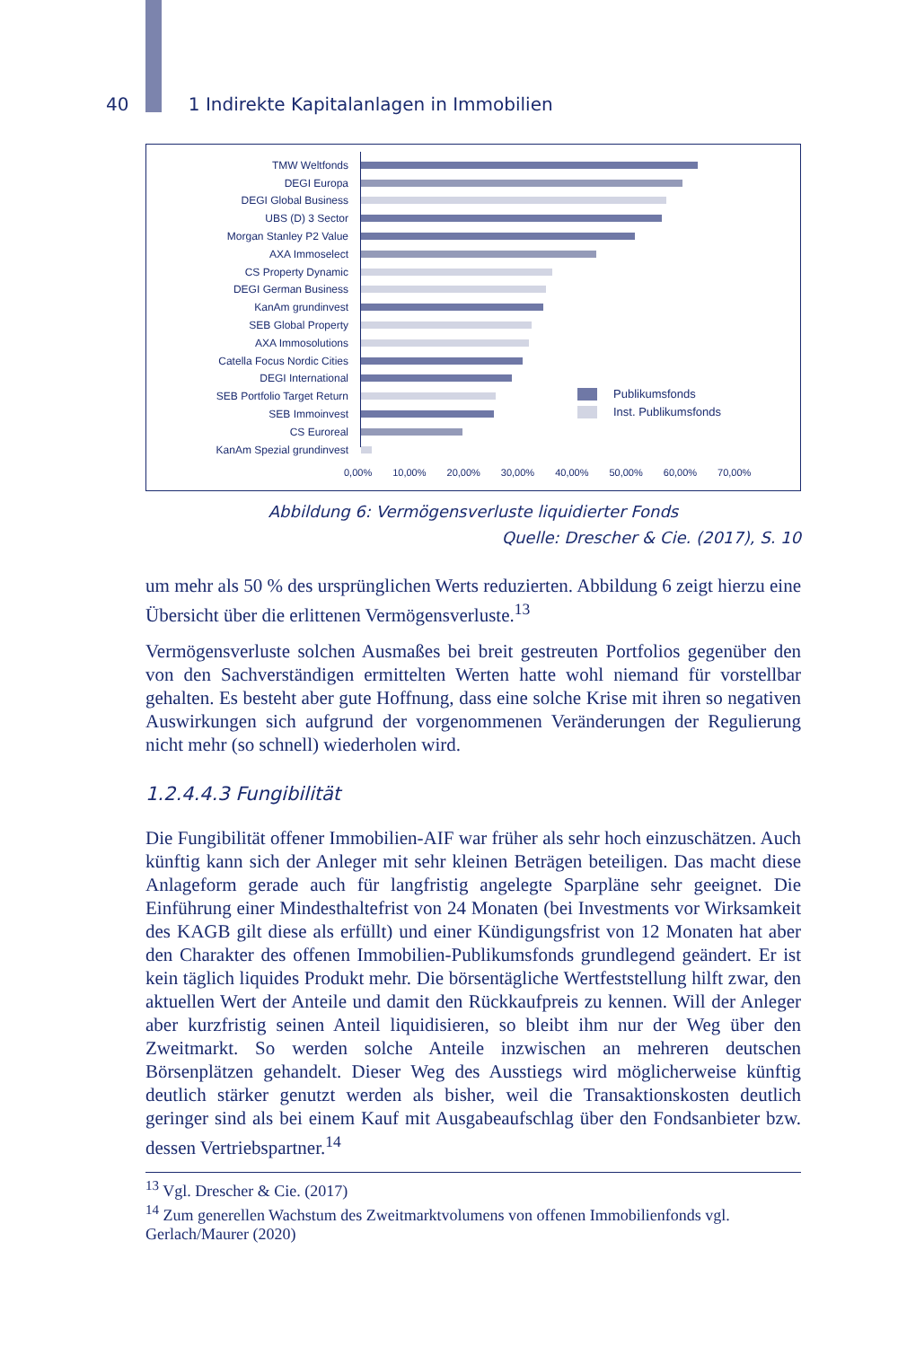40 1 Indirekte Kapitalanlagen in Immobilien
TMW Weltfonds
DEGI Europa
DEGI Global Business
UBS (D) 3 Sector
Morgan Stanley P2 Value
AXA Immoselect
CS Property Dynamic
DEGI German Business
KanAm grundinvest
SEB Global Property
AXA Immosolutions
Catella Focus Nordic Cities
DEGI International
SEB Portfolio Target Return
SEB Immoinvest
CS Euroreal
KanAm Spezial grundinvest
Publikumsfonds
Inst. Publikumsfonds
0,00% 10,00% 20,00% 30,00% 40,00% 50,00% 60,00% 70,00%
Abbildung 6: Vermögensverluste liquidierter Fonds
Quelle: Drescher & Cie. (2017), S. 10
um mehr als 50 % des ursprünglichen Werts reduzierten. Abbildung 6 zeigt hierzu eine Übersicht über die erlittenen Vermögensverluste.<sup>13</sup>
Vermögensverluste solchen Ausmaßes bei breit gestreuten Portfolios gegenüber den von den Sachverständigen ermittelten Werten hatte wohl niemand für vorstellbar gehalten. Es besteht aber gute Hoffnung, dass eine solche Krise mit ihren so negativen Auswirkungen sich aufgrund der vorgenommenen Veränderungen der Regulierung nicht mehr (so schnell) wiederholen wird.
1.2.4.4.3 Fungibilität
Die Fungibilität offener Immobilien-AIF war früher als sehr hoch einzuschätzen. Auch künftig kann sich der Anleger mit sehr kleinen Beträgen beteiligen. Das macht diese Anlageform gerade auch für langfristig angelegte Sparpläne sehr geeignet. Die Einführung einer Mindesthaltefrist von 24 Monaten (bei Investments vor Wirksamkeit des KAGB gilt diese als erfüllt) und einer Kündigungsfrist von 12 Monaten hat aber den Charakter des offenen Immobilien-Publikumsfonds grundlegend geändert. Er ist kein täglich liquides Produkt mehr. Die börsentägliche Wertfeststellung hilft zwar, den aktuellen Wert der Anteile und damit den Rückkaufpreis zu kennen. Will der Anleger aber kurzfristig seinen Anteil liquidisieren, so bleibt ihm nur der Weg über den Zweitmarkt. So werden solche Anteile inzwischen an mehreren deutschen Börsenplätzen gehandelt. Dieser Weg des Ausstiegs wird möglicherweise künftig deutlich stärker genutzt werden als bisher, weil die Transaktionskosten deutlich geringer sind als bei einem Kauf mit Ausgabeaufschlag über den Fondsanbieter bzw. dessen Vertriebspartner.<sup>14</sup>
<sup>13</sup> Vgl. Drescher & Cie. (2017)
<sup>14</sup> Zum generellen Wachstum des Zweitmarktvolumens von offenen Immobilienfonds vgl. Gerlach/Maurer (2020)